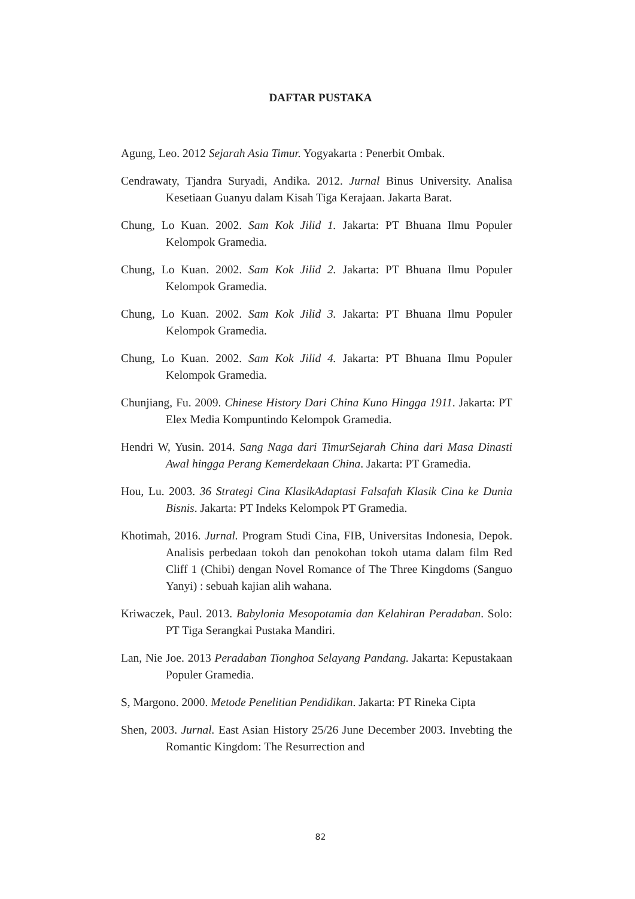DAFTAR PUSTAKA
Agung, Leo. 2012 Sejarah Asia Timur. Yogyakarta : Penerbit Ombak.
Cendrawaty, Tjandra Suryadi, Andika. 2012. Jurnal Binus University. Analisa Kesetiaan Guanyu dalam Kisah Tiga Kerajaan. Jakarta Barat.
Chung, Lo Kuan. 2002. Sam Kok Jilid 1. Jakarta: PT Bhuana Ilmu Populer Kelompok Gramedia.
Chung, Lo Kuan. 2002. Sam Kok Jilid 2. Jakarta: PT Bhuana Ilmu Populer Kelompok Gramedia.
Chung, Lo Kuan. 2002. Sam Kok Jilid 3. Jakarta: PT Bhuana Ilmu Populer Kelompok Gramedia.
Chung, Lo Kuan. 2002. Sam Kok Jilid 4. Jakarta: PT Bhuana Ilmu Populer Kelompok Gramedia.
Chunjiang, Fu. 2009. Chinese History Dari China Kuno Hingga 1911. Jakarta: PT Elex Media Kompuntindo Kelompok Gramedia.
Hendri W, Yusin. 2014. Sang Naga dari TimurSejarah China dari Masa Dinasti Awal hingga Perang Kemerdekaan China. Jakarta: PT Gramedia.
Hou, Lu. 2003. 36 Strategi Cina KlasikAdaptasi Falsafah Klasik Cina ke Dunia Bisnis. Jakarta: PT Indeks Kelompok PT Gramedia.
Khotimah, 2016. Jurnal. Program Studi Cina, FIB, Universitas Indonesia, Depok. Analisis perbedaan tokoh dan penokohan tokoh utama dalam film Red Cliff 1 (Chibi) dengan Novel Romance of The Three Kingdoms (Sanguo Yanyi) : sebuah kajian alih wahana.
Kriwaczek, Paul. 2013. Babylonia Mesopotamia dan Kelahiran Peradaban. Solo: PT Tiga Serangkai Pustaka Mandiri.
Lan, Nie Joe. 2013 Peradaban Tionghoa Selayang Pandang. Jakarta: Kepustakaan Populer Gramedia.
S, Margono. 2000. Metode Penelitian Pendidikan. Jakarta: PT Rineka Cipta
Shen, 2003. Jurnal. East Asian History 25/26 June December 2003. Invebting the Romantic Kingdom: The Resurrection and
82